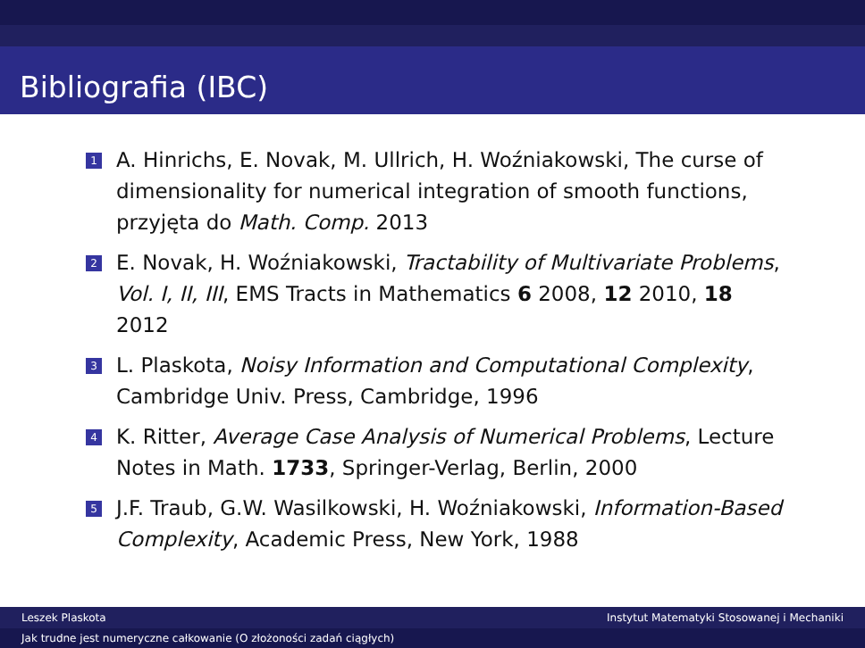Bibliografia (IBC)
1 A. Hinrichs, E. Novak, M. Ullrich, H. Woźniakowski, The curse of dimensionality for numerical integration of smooth functions, przyjęta do Math. Comp. 2013
2 E. Novak, H. Woźniakowski, Tractability of Multivariate Problems, Vol. I, II, III, EMS Tracts in Mathematics 6 2008, 12 2010, 18 2012
3 L. Plaskota, Noisy Information and Computational Complexity, Cambridge Univ. Press, Cambridge, 1996
4 K. Ritter, Average Case Analysis of Numerical Problems, Lecture Notes in Math. 1733, Springer-Verlag, Berlin, 2000
5 J.F. Traub, G.W. Wasilkowski, H. Woźniakowski, Information-Based Complexity, Academic Press, New York, 1988
Leszek Plaskota Instytut Matematyki Stosowanej i Mechaniki
Jak trudne jest numeryczne całkowanie (O złożoności zadań ciągłych)